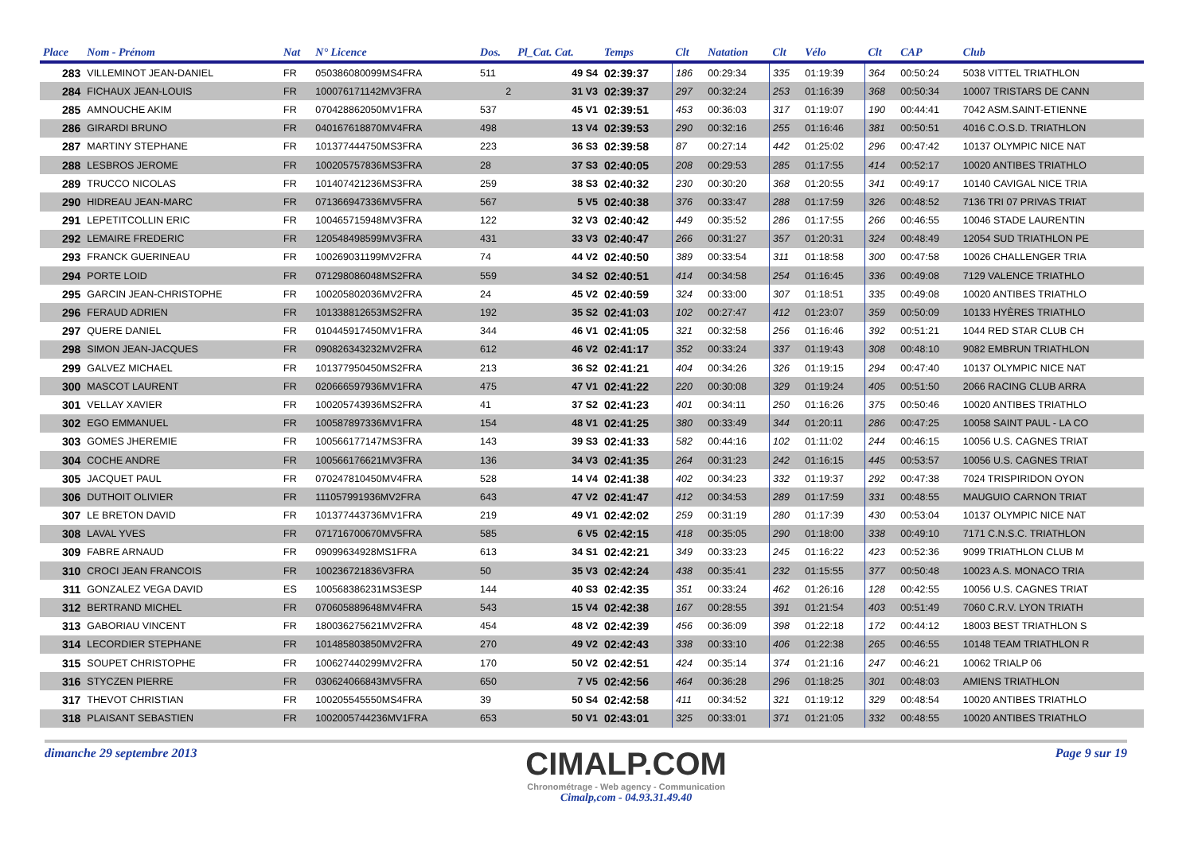| Place | Nom - Prénom | Nat | N° Licence | Dos. | Pl_Cat. Cat. | Temps | Clt | Natation | Clt | Vélo | Clt | CAP | Club |
| --- | --- | --- | --- | --- | --- | --- | --- | --- | --- | --- | --- | --- | --- |
| 283 | VILLEMINOT JEAN-DANIEL | FR | 050386080099MS4FRA | 511 | 49 S4 | 02:39:37 | 186 | 00:29:34 | 335 | 01:19:39 | 364 | 00:50:24 | 5038 VITTEL TRIATHLON |
| 284 | FICHAUX JEAN-LOUIS | FR | 100076171142MV3FRA | 2 | 31 V3 | 02:39:37 | 297 | 00:32:24 | 253 | 01:16:39 | 368 | 00:50:34 | 10007 TRISTARS DE CANN |
| 285 | AMNOUCHE AKIM | FR | 070428862050MV1FRA | 537 | 45 V1 | 02:39:51 | 453 | 00:36:03 | 317 | 01:19:07 | 190 | 00:44:41 | 7042 ASM.SAINT-ETIENNE |
| 286 | GIRARDI BRUNO | FR | 040167618870MV4FRA | 498 | 13 V4 | 02:39:53 | 290 | 00:32:16 | 255 | 01:16:46 | 381 | 00:50:51 | 4016 C.O.S.D. TRIATHLON |
| 287 | MARTINY STEPHANE | FR | 101377444750MS3FRA | 223 | 36 S3 | 02:39:58 | 87 | 00:27:14 | 442 | 01:25:02 | 296 | 00:47:42 | 10137 OLYMPIC NICE NAT |
| 288 | LESBROS JEROME | FR | 100205757836MS3FRA | 28 | 37 S3 | 02:40:05 | 208 | 00:29:53 | 285 | 01:17:55 | 414 | 00:52:17 | 10020 ANTIBES TRIATHLO |
| 289 | TRUCCO NICOLAS | FR | 101407421236MS3FRA | 259 | 38 S3 | 02:40:32 | 230 | 00:30:20 | 368 | 01:20:55 | 341 | 00:49:17 | 10140 CAVIGAL NICE TRIA |
| 290 | HIDREAU JEAN-MARC | FR | 071366947336MV5FRA | 567 | 5 V5 | 02:40:38 | 376 | 00:33:47 | 288 | 01:17:59 | 326 | 00:48:52 | 7136 TRI 07 PRIVAS TRIAT |
| 291 | LEPETITCOLLIN ERIC | FR | 100465715948MV3FRA | 122 | 32 V3 | 02:40:42 | 449 | 00:35:52 | 286 | 01:17:55 | 266 | 00:46:55 | 10046 STADE LAURENTIN |
| 292 | LEMAIRE FREDERIC | FR | 120548498599MV3FRA | 431 | 33 V3 | 02:40:47 | 266 | 00:31:27 | 357 | 01:20:31 | 324 | 00:48:49 | 12054 SUD TRIATHLON PE |
| 293 | FRANCK GUERINEAU | FR | 100269031199MV2FRA | 74 | 44 V2 | 02:40:50 | 389 | 00:33:54 | 311 | 01:18:58 | 300 | 00:47:58 | 10026 CHALLENGER TRIA |
| 294 | PORTE LOID | FR | 071298086048MS2FRA | 559 | 34 S2 | 02:40:51 | 414 | 00:34:58 | 254 | 01:16:45 | 336 | 00:49:08 | 7129 VALENCE TRIATHLO |
| 295 | GARCIN JEAN-CHRISTOPHE | FR | 100205802036MV2FRA | 24 | 45 V2 | 02:40:59 | 324 | 00:33:00 | 307 | 01:18:51 | 335 | 00:49:08 | 10020 ANTIBES TRIATHLO |
| 296 | FERAUD ADRIEN | FR | 101338812653MS2FRA | 192 | 35 S2 | 02:41:03 | 102 | 00:27:47 | 412 | 01:23:07 | 359 | 00:50:09 | 10133 HYÈRES TRIATHLO |
| 297 | QUERE DANIEL | FR | 010445917450MV1FRA | 344 | 46 V1 | 02:41:05 | 321 | 00:32:58 | 256 | 01:16:46 | 392 | 00:51:21 | 1044 RED STAR CLUB CH |
| 298 | SIMON JEAN-JACQUES | FR | 090826343232MV2FRA | 612 | 46 V2 | 02:41:17 | 352 | 00:33:24 | 337 | 01:19:43 | 308 | 00:48:10 | 9082 EMBRUN TRIATHLON |
| 299 | GALVEZ MICHAEL | FR | 101377950450MS2FRA | 213 | 36 S2 | 02:41:21 | 404 | 00:34:26 | 326 | 01:19:15 | 294 | 00:47:40 | 10137 OLYMPIC NICE NAT |
| 300 | MASCOT LAURENT | FR | 020666597936MV1FRA | 475 | 47 V1 | 02:41:22 | 220 | 00:30:08 | 329 | 01:19:24 | 405 | 00:51:50 | 2066 RACING CLUB ARRA |
| 301 | VELLAY XAVIER | FR | 100205743936MS2FRA | 41 | 37 S2 | 02:41:23 | 401 | 00:34:11 | 250 | 01:16:26 | 375 | 00:50:46 | 10020 ANTIBES TRIATHLO |
| 302 | EGO EMMANUEL | FR | 100587897336MV1FRA | 154 | 48 V1 | 02:41:25 | 380 | 00:33:49 | 344 | 01:20:11 | 286 | 00:47:25 | 10058 SAINT PAUL - LA CO |
| 303 | GOMES JHEREMIE | FR | 100566177147MS3FRA | 143 | 39 S3 | 02:41:33 | 582 | 00:44:16 | 102 | 01:11:02 | 244 | 00:46:15 | 10056 U.S. CAGNES TRIAT |
| 304 | COCHE ANDRE | FR | 100566176621MV3FRA | 136 | 34 V3 | 02:41:35 | 264 | 00:31:23 | 242 | 01:16:15 | 445 | 00:53:57 | 10056 U.S. CAGNES TRIAT |
| 305 | JACQUET PAUL | FR | 070247810450MV4FRA | 528 | 14 V4 | 02:41:38 | 402 | 00:34:23 | 332 | 01:19:37 | 292 | 00:47:38 | 7024 TRISPIRIDON OYON |
| 306 | DUTHOIT OLIVIER | FR | 111057991936MV2FRA | 643 | 47 V2 | 02:41:47 | 412 | 00:34:53 | 289 | 01:17:59 | 331 | 00:48:55 | MAUGUIO CARNON TRIAT |
| 307 | LE BRETON DAVID | FR | 101377443736MV1FRA | 219 | 49 V1 | 02:42:02 | 259 | 00:31:19 | 280 | 01:17:39 | 430 | 00:53:04 | 10137 OLYMPIC NICE NAT |
| 308 | LAVAL YVES | FR | 071716700670MV5FRA | 585 | 6 V5 | 02:42:15 | 418 | 00:35:05 | 290 | 01:18:00 | 338 | 00:49:10 | 7171 C.N.S.C. TRIATHLON |
| 309 | FABRE ARNAUD | FR | 09099634928MS1FRA | 613 | 34 S1 | 02:42:21 | 349 | 00:33:23 | 245 | 01:16:22 | 423 | 00:52:36 | 9099 TRIATHLON CLUB M |
| 310 | CROCI JEAN FRANCOIS | FR | 100236721836V3FRA | 50 | 35 V3 | 02:42:24 | 438 | 00:35:41 | 232 | 01:15:55 | 377 | 00:50:48 | 10023 A.S. MONACO TRIA |
| 311 | GONZALEZ VEGA DAVID | ES | 100568386231MS3ESP | 144 | 40 S3 | 02:42:35 | 351 | 00:33:24 | 462 | 01:26:16 | 128 | 00:42:55 | 10056 U.S. CAGNES TRIAT |
| 312 | BERTRAND MICHEL | FR | 070605889648MV4FRA | 543 | 15 V4 | 02:42:38 | 167 | 00:28:55 | 391 | 01:21:54 | 403 | 00:51:49 | 7060 C.R.V. LYON TRIATH |
| 313 | GABORIAU VINCENT | FR | 180036275621MV2FRA | 454 | 48 V2 | 02:42:39 | 456 | 00:36:09 | 398 | 01:22:18 | 172 | 00:44:12 | 18003 BEST TRIATHLON S |
| 314 | LECORDIER STEPHANE | FR | 101485803850MV2FRA | 270 | 49 V2 | 02:42:43 | 338 | 00:33:10 | 406 | 01:22:38 | 265 | 00:46:55 | 10148 TEAM TRIATHLON R |
| 315 | SOUPET CHRISTOPHE | FR | 100627440299MV2FRA | 170 | 50 V2 | 02:42:51 | 424 | 00:35:14 | 374 | 01:21:16 | 247 | 00:46:21 | 10062 TRIALP 06 |
| 316 | STYCZEN PIERRE | FR | 030624066843MV5FRA | 650 | 7 V5 | 02:42:56 | 464 | 00:36:28 | 296 | 01:18:25 | 301 | 00:48:03 | AMIENS TRIATHLON |
| 317 | THEVOT CHRISTIAN | FR | 100205545550MS4FRA | 39 | 50 S4 | 02:42:58 | 411 | 00:34:52 | 321 | 01:19:12 | 329 | 00:48:54 | 10020 ANTIBES TRIATHLO |
| 318 | PLAISANT SEBASTIEN | FR | 1002005744236MV1FRA | 653 | 50 V1 | 02:43:01 | 325 | 00:33:01 | 371 | 01:21:05 | 332 | 00:48:55 | 10020 ANTIBES TRIATHLO |
dimanche 29 septembre 2013
CIMALP.COM
Chronométrage - Web agency - Communication
Cimalp,com - 04.93.31.49.40
Page 9 sur 19